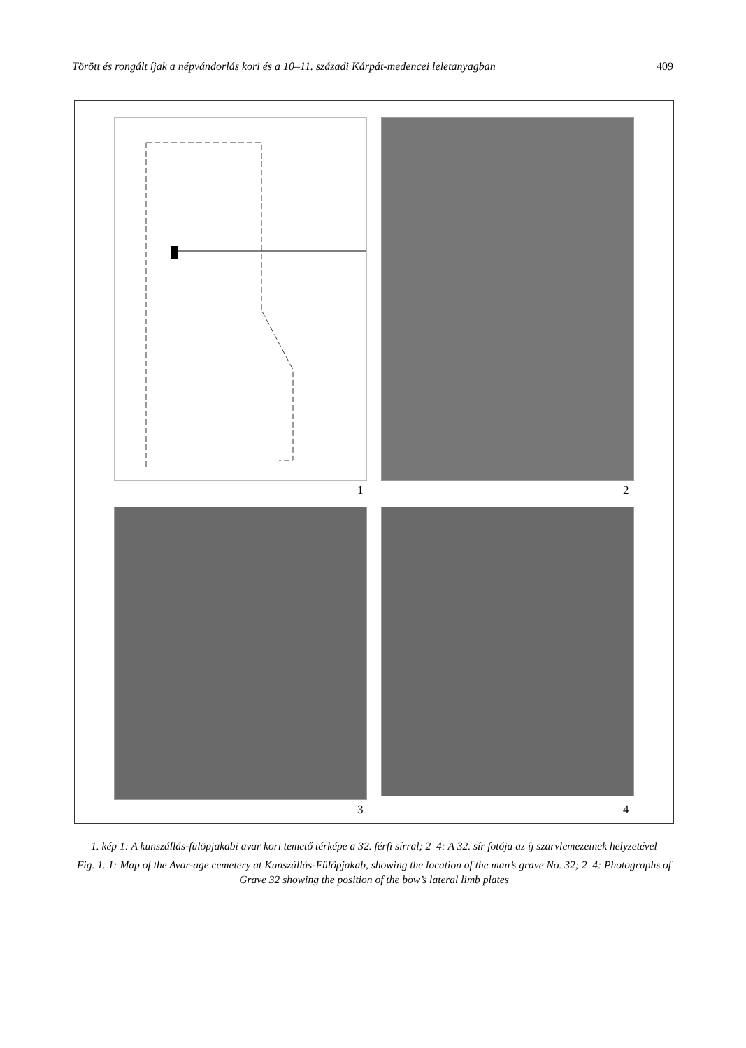Törött és rongált íjak a népvándorlás kori és a 10–11. századi Kárpát-medencei leletanyagban 409
1 2
3 4
1. kép 1: A kunszállás-fülöpjakabi avar kori temető térképe a 32. férfi sírral; 2–4: A 32. sír fotója az íj szarvlemezeinek helyzetével
Fig. 1. 1: Map of the Avar-age cemetery at Kunszállás-Fülöpjakab, showing the location of the man’s grave No. 32; 2–4: Photographs of Grave 32 showing the position of the bow’s lateral limb plates